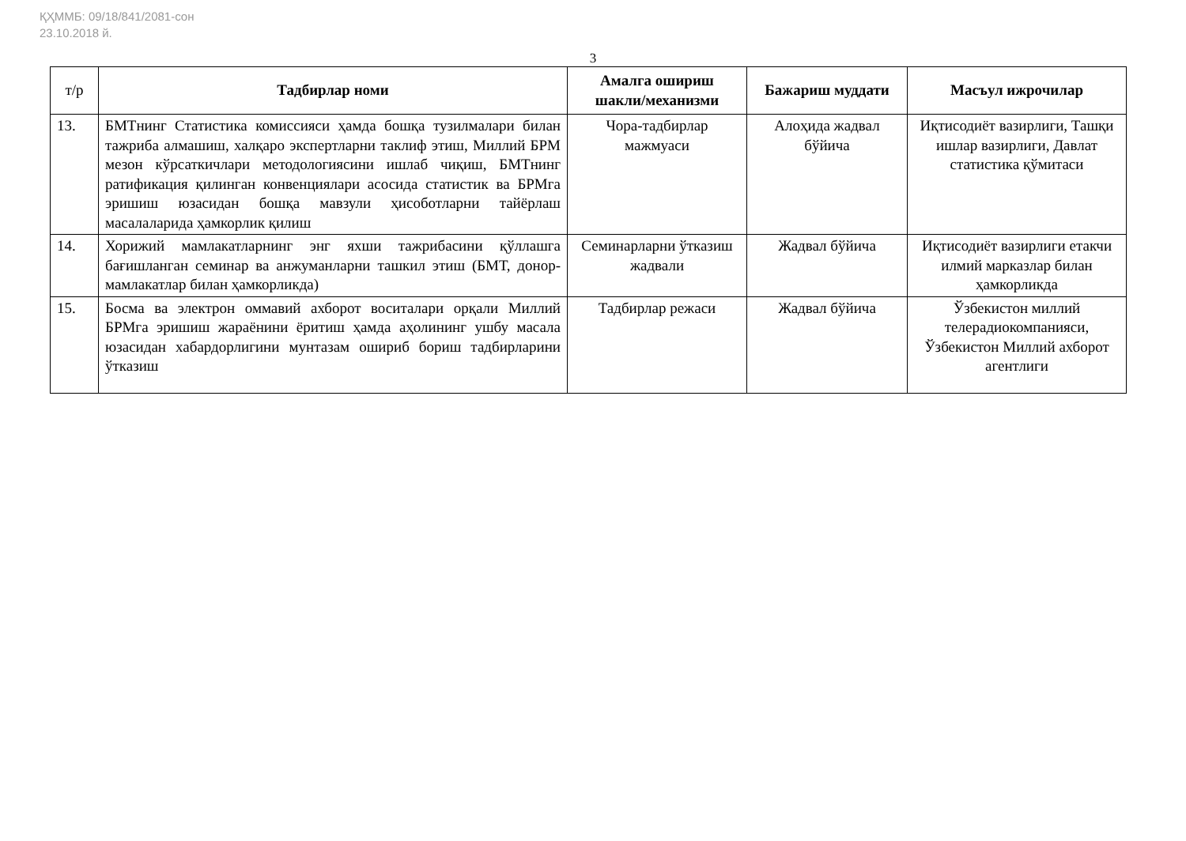ҚҲММБ: 09/18/841/2081-сон
23.10.2018 й.
3
| т/р | Тадбирлар номи | Амалга ошириш шакли/механизми | Бажариш муддати | Масъул ижрочилар |
| --- | --- | --- | --- | --- |
| 13. | БМТнинг Статистика комиссияси ҳамда бошқа тузилмалари билан тажриба алмашиш, халқаро экспертларни таклиф этиш, Миллий БРМ мезон кўрсаткичлари методологиясини ишлаб чиқиш, БМТнинг ратификация қилинган конвенциялари асосида статистик ва БРМга эришиш юзасидан бошқа мавзули ҳисоботларни тайёрлаш масалаларида ҳамкорлик қилиш | Чора-тадбирлар мажмуаси | Алоҳида жадвал бўйича | Иқтисодиёт вазирлиги, Ташқи ишлар вазирлиги, Давлат статистика қўмитаси |
| 14. | Хорижий мамлакатларнинг энг яхши тажрибасини қўллашга бағишланган семинар ва анжуманларни ташкил этиш (БМТ, донор-мамлакатлар билан ҳамкорликда) | Семинарларни ўтказиш жадвали | Жадвал бўйича | Иқтисодиёт вазирлиги етакчи илмий марказлар билан ҳамкорликда |
| 15. | Босма ва электрон оммавий ахборот воситалари орқали Миллий БРМга эришиш жараёнини ёритиш ҳамда аҳолининг ушбу масала юзасидан хабардорлигини мунтазам ошириб бориш тадбирларини ўтказиш | Тадбирлар режаси | Жадвал бўйича | Ўзбекистон миллий телерадиокомпанияси, Ўзбекистон Миллий ахборот агентлиги |